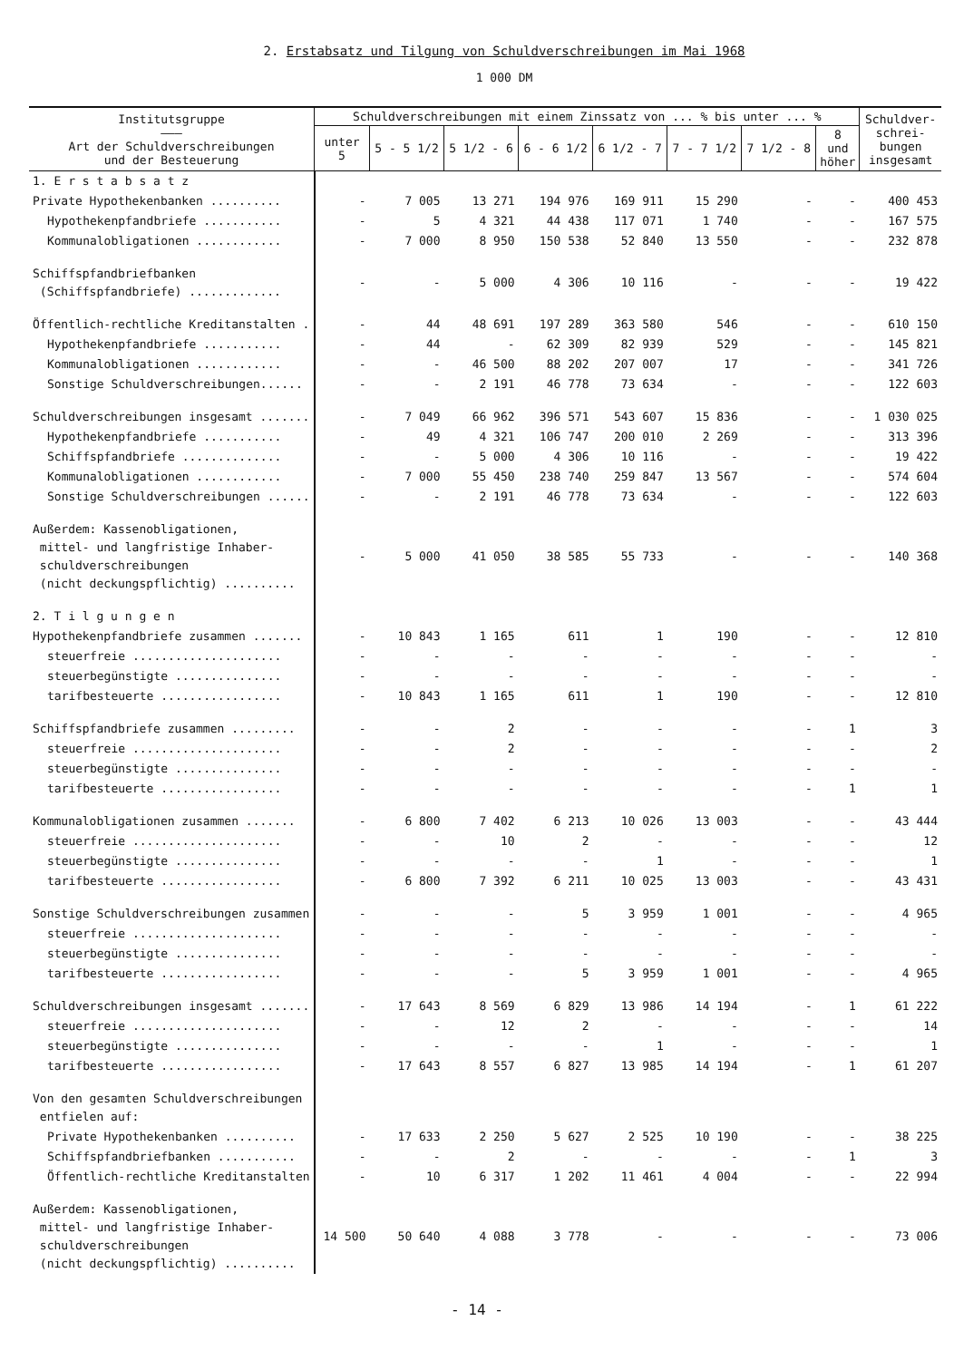2. Erstabsatz und Tilgung von Schuldverschreibungen im Mai 1968
1 000 DM
| Institutsgruppe ——— Art der Schuldverschreibungen und der Besteuerung | Schuldverschreibungen mit einem Zinssatz von ... % bis unter ... % | | | | | | | | Schuldver- schrei- bungen insgesamt |
| --- | --- | --- | --- | --- | --- | --- | --- | --- | --- |
| | unter 5 | 5 - 5 1/2 | 5 1/2 - 6 | 6 - 6 1/2 | 6 1/2 - 7 | 7 - 7 1/2 | 7 1/2 - 8 | 8 und höher | |
| 1. E r s t a b s a t z | | | | | | | | | |
| Private Hypothekenbanken .......... | - | 7 005 | 13 271 | 194 976 | 169 911 | 15 290 | - | - | 400 453 |
| Hypothekenpfandbriefe ........... | - | 5 | 4 321 | 44 438 | 117 071 | 1 740 | - | - | 167 575 |
| Kommunalobligationen ............ | - | 7 000 | 8 950 | 150 538 | 52 840 | 13 550 | - | - | 232 878 |
| Schiffspfandbriefbanken (Schiffspfandbriefe) ............. | - | - | 5 000 | 4 306 | 10 116 | - | - | - | 19 422 |
| Öffentlich-rechtliche Kreditanstalten . | - | 44 | 48 691 | 197 289 | 363 580 | 546 | - | - | 610 150 |
| Hypothekenpfandbriefe ........... | - | 44 | - | 62 309 | 82 939 | 529 | - | - | 145 821 |
| Kommunalobligationen ............ | - | - | 46 500 | 88 202 | 207 007 | 17 | - | - | 341 726 |
| Sonstige Schuldverschreibungen...... | - | - | 2 191 | 46 778 | 73 634 | - | - | - | 122 603 |
| Schuldverschreibungen insgesamt ....... | - | 7 049 | 66 962 | 396 571 | 543 607 | 15 836 | - | - | 1 030 025 |
| Hypothekenpfandbriefe ........... | - | 49 | 4 321 | 106 747 | 200 010 | 2 269 | - | - | 313 396 |
| Schiffspfandbriefe .............. | - | - | 5 000 | 4 306 | 10 116 | - | - | - | 19 422 |
| Kommunalobligationen ............ | - | 7 000 | 55 450 | 238 740 | 259 847 | 13 567 | - | - | 574 604 |
| Sonstige Schuldverschreibungen ...... | - | - | 2 191 | 46 778 | 73 634 | - | - | - | 122 603 |
| Außerdem: Kassenobligationen, mittel- und langfristige Inhaber- schuldverschreibungen (nicht deckungspflichtig) .......... | - | 5 000 | 41 050 | 38 585 | 55 733 | - | - | - | 140 368 |
| 2. T i l g u n g e n | | | | | | | | | |
| Hypothekenpfandbriefe zusammen ....... | - | 10 843 | 1 165 | 611 | 1 | 190 | - | - | 12 810 |
| steuerfreie ..................... | - | - | - | - | - | - | - | - | - |
| steuerbegünstigte ............... | - | - | - | - | - | - | - | - | - |
| tarifbesteuerte ................. | - | 10 843 | 1 165 | 611 | 1 | 190 | - | - | 12 810 |
| Schiffspfandbriefe zusammen ......... | - | - | 2 | - | - | - | - | 1 | 3 |
| steuerfreie ..................... | - | - | 2 | - | - | - | - | - | 2 |
| steuerbegünstigte ............... | - | - | - | - | - | - | - | - | - |
| tarifbesteuerte ................. | - | - | - | - | - | - | - | 1 | 1 |
| Kommunalobligationen zusammen ....... | - | 6 800 | 7 402 | 6 213 | 10 026 | 13 003 | - | - | 43 444 |
| steuerfreie ..................... | - | - | 10 | 2 | - | - | - | - | 12 |
| steuerbegünstigte ............... | - | - | - | - | 1 | - | - | - | 1 |
| tarifbesteuerte ................. | - | 6 800 | 7 392 | 6 211 | 10 025 | 13 003 | - | - | 43 431 |
| Sonstige Schuldverschreibungen zusammen | - | - | - | 5 | 3 959 | 1 001 | - | - | 4 965 |
| steuerfreie ..................... | - | - | - | - | - | - | - | - | - |
| steuerbegünstigte ............... | - | - | - | - | - | - | - | - | - |
| tarifbesteuerte ................. | - | - | - | 5 | 3 959 | 1 001 | - | - | 4 965 |
| Schuldverschreibungen insgesamt ....... | - | 17 643 | 8 569 | 6 829 | 13 986 | 14 194 | - | 1 | 61 222 |
| steuerfreie ..................... | - | - | 12 | 2 | - | - | - | - | 14 |
| steuerbegünstigte ............... | - | - | - | - | 1 | - | - | - | 1 |
| tarifbesteuerte ................. | - | 17 643 | 8 557 | 6 827 | 13 985 | 14 194 | - | 1 | 61 207 |
| Von den gesamten Schuldverschreibungen entfielen auf: | | | | | | | | | |
| Private Hypothekenbanken .......... | - | 17 633 | 2 250 | 5 627 | 2 525 | 10 190 | - | - | 38 225 |
| Schiffspfandbriefbanken ........... | - | - | 2 | - | - | - | - | 1 | 3 |
| Öffentlich-rechtliche Kreditanstalten | - | 10 | 6 317 | 1 202 | 11 461 | 4 004 | - | - | 22 994 |
| Außerdem: Kassenobligationen, mittel- und langfristige Inhaber- schuldverschreibungen (nicht deckungspflichtig) .......... | 14 500 | 50 640 | 4 088 | 3 778 | - | - | - | - | 73 006 |
- 14 -